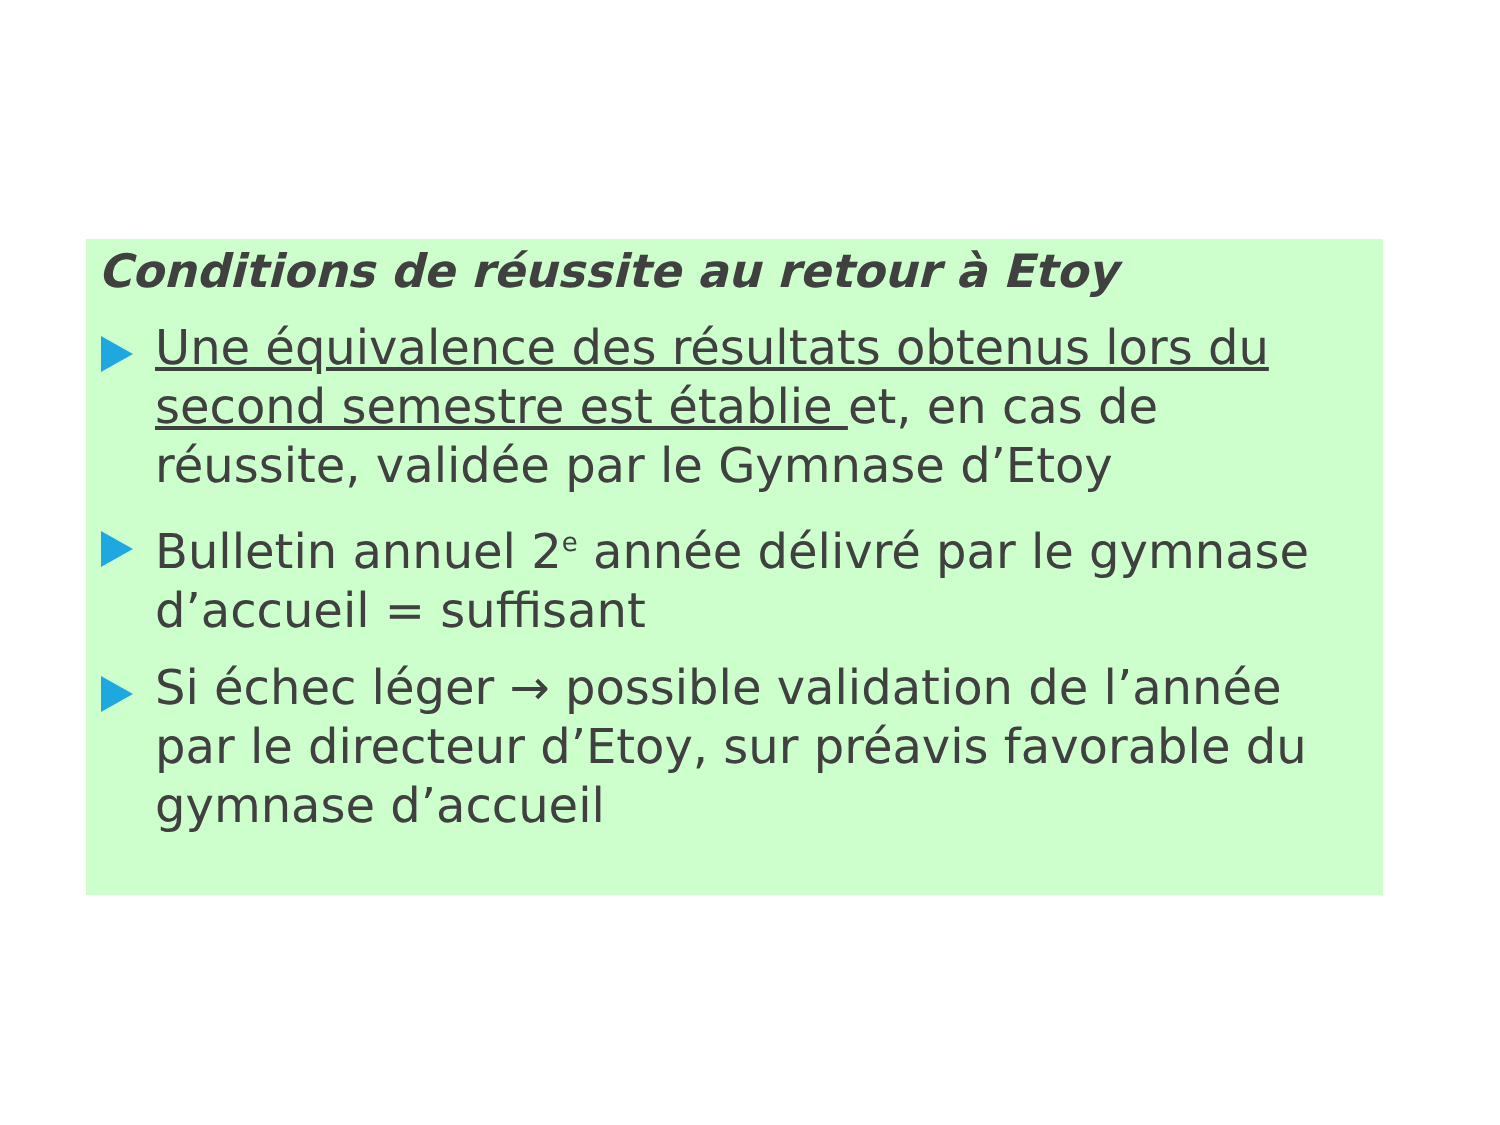Conditions de réussite au retour à Etoy
Une équivalence des résultats obtenus lors du second semestre est établie et, en cas de réussite, validée par le Gymnase d’Etoy
Bulletin annuel 2<sup>e</sup> année délivré par le gymnase d’accueil = suffisant
Si échec léger → possible validation de l’année par le directeur d’Etoy, sur préavis favorable du gymnase d’accueil